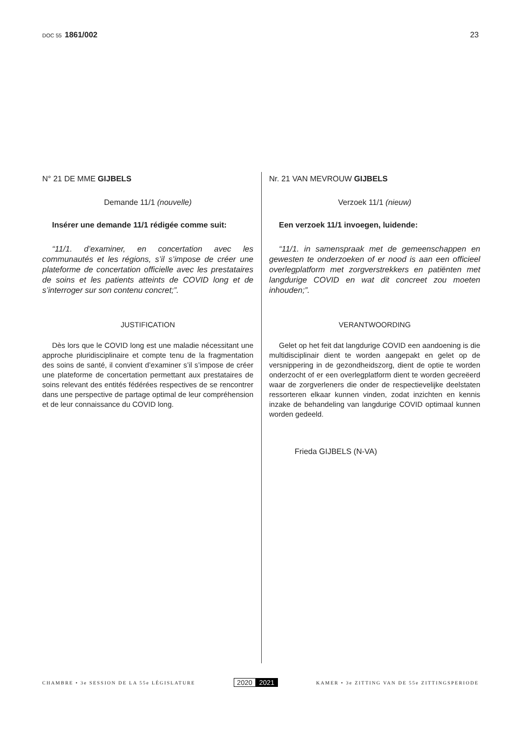DOC 55 1861/002 23
N° 21 DE MME GIJBELS
Demande 11/1 (nouvelle)
Insérer une demande 11/1 rédigée comme suit:
“11/1. d’examiner, en concertation avec les communautés et les régions, s’il s’impose de créer une plateforme de concertation officielle avec les prestataires de soins et les patients atteints de COVID long et de s’interroger sur son contenu concret;”.
JUSTIFICATION
Dès lors que le COVID long est une maladie nécessitant une approche pluridisciplinaire et compte tenu de la fragmentation des soins de santé, il convient d’examiner s’il s’impose de créer une plateforme de concertation permettant aux prestataires de soins relevant des entités fédérées respectives de se rencontrer dans une perspective de partage optimal de leur compréhension et de leur connaissance du COVID long.
Nr. 21 VAN MEVROUW GIJBELS
Verzoek 11/1 (nieuw)
Een verzoek 11/1 invoegen, luidende:
“11/1. in samenspraak met de gemeenschappen en gewesten te onderzoeken of er nood is aan een officieel overlegplatform met zorgverstrekkers en patiënten met langdurige COVID en wat dit concreet zou moeten inhouden;”.
VERANTWOORDING
Gelet op het feit dat langdurige COVID een aandoening is die multidisciplinair dient te worden aangepakt en gelet op de versnippering in de gezondheidszorg, dient de optie te worden onderzocht of er een overlegplatform dient te worden gecreëerd waar de zorgverleners die onder de respectievelijke deelstaten ressorteren elkaar kunnen vinden, zodat inzichten en kennis inzake de behandeling van langdurige COVID optimaal kunnen worden gedeeld.
Frieda GIJBELS (N-VA)
CHAMBRE • 3e SESSION DE LA 55e LÉGISLATURE
2020 2021
KAMER • 3e ZITTING VAN DE 55e ZITTINGSPERIODE